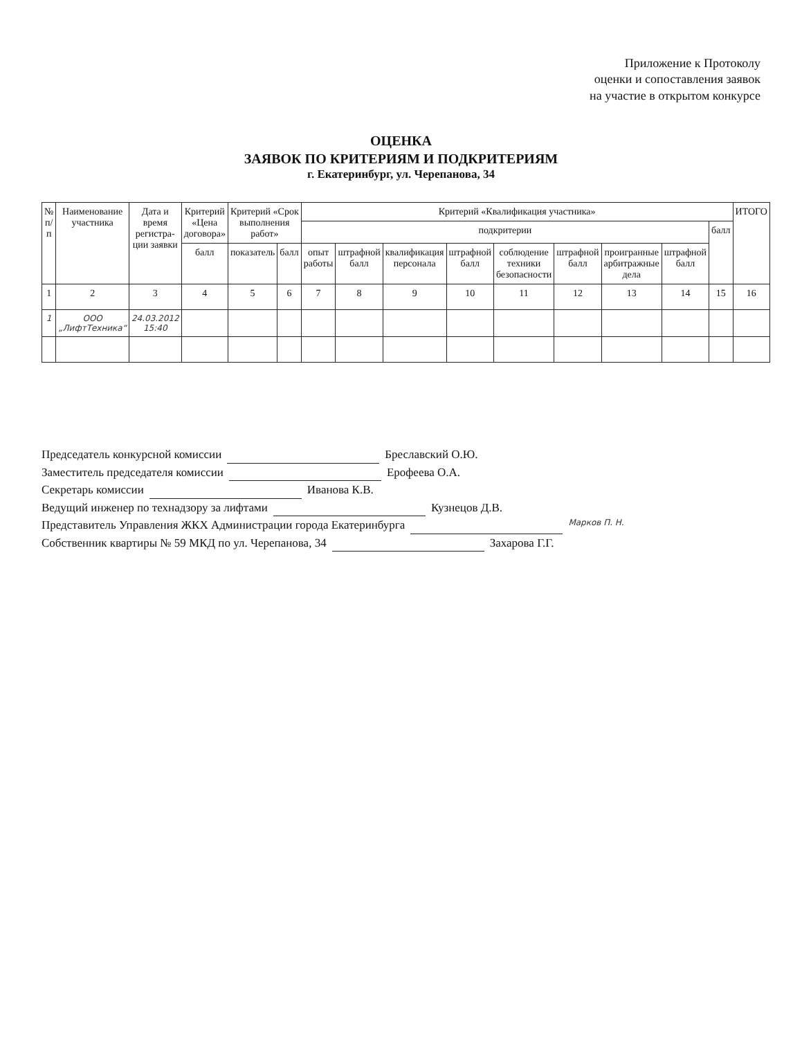Приложение к Протоколу
оценки и сопоставления заявок
на участие в открытом конкурсе
ОЦЕНКА
ЗАЯВОК ПО КРИТЕРИЯМ И ПОДКРИТЕРИЯМ
г. Екатеринбург, ул. Черепанова, 34
| № п/п | Наименование участника | Дата и время регистра-ции заявки | Критерий «Цена договора» | Критерий «Срок выполнения работ» | | Критерий «Квалификация участника» | | | | | | | | | ИТОГО |
| --- | --- | --- | --- | --- | --- | --- | --- | --- | --- | --- | --- | --- | --- | --- | --- |
| | | | | | | подкритерии | | | | | | | | балл | |
| | | | балл | показатель | балл | опыт работы | штрафной балл | квалификация персонала | штрафной балл | соблюдение техники безопасности | штрафной балл | проигранные арбитражные дела | штрафной балл | | |
| 1 | 2 | 3 | 4 | 5 | 6 | 7 | 8 | 9 | 10 | 11 | 12 | 13 | 14 | 15 | 16 |
| 1 | ООО „ЛифтТехника“ | 24.03.2012 15:40 | | | | | | | | | | | | | |
Председатель конкурсной комиссии Бреславский О.Ю.
Заместитель председателя комиссии Ерофеева О.А.
Секретарь комиссии Иванова К.В.
Ведущий инженер по технадзору за лифтами Кузнецов Д.В.
Представитель Управления ЖКХ Администрации города Екатеринбурга Марков П. Н.
Собственник квартиры № 59 МКД по ул. Черепанова, 34 Захарова Г.Г.